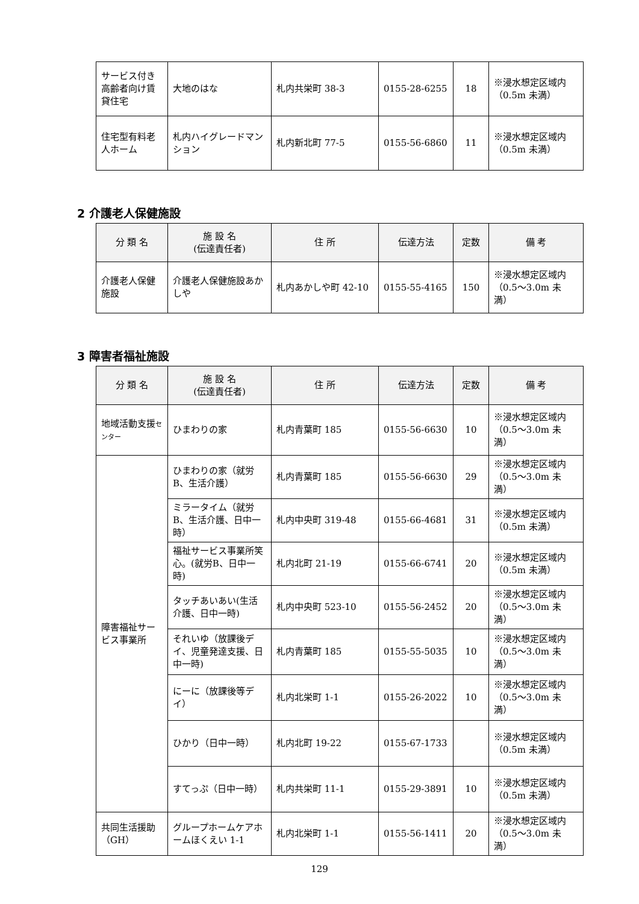| サービス付き高齢者向け賃貸住宅 | 大地のはな | 札内共栄町 38-3 | 0155-28-6255 | 18 | ※浸水想定区域内（0.5m 未満） |
| 住宅型有料老人ホーム | 札内ハイグレードマンション | 札内新北町 77-5 | 0155-56-6860 | 11 | ※浸水想定区域内（0.5m 未満） |
2 介護老人保健施設
| 分 類 名 | 施 設 名 (伝達責任者) | 住 所 | 伝達方法 | 定数 | 備 考 |
| --- | --- | --- | --- | --- | --- |
| 介護老人保健施設 | 介護老人保健施設あかしや | 札内あかしや町 42-10 | 0155-55-4165 | 150 | ※浸水想定区域内（0.5～3.0m 未満） |
3 障害者福祉施設
| 分 類 名 | 施 設 名 (伝達責任者) | 住 所 | 伝達方法 | 定数 | 備 考 |
| --- | --- | --- | --- | --- | --- |
| 地域活動支援 センター | ひまわりの家 | 札内青葉町 185 | 0155-56-6630 | 10 | ※浸水想定区域内（0.5～3.0m 未満） |
| 障害福祉サービス事業所 | ひまわりの家（就労B、生活介護） | 札内青葉町 185 | 0155-56-6630 | 29 | ※浸水想定区域内（0.5～3.0m 未満） |
| | ミラータイム（就労B、生活介護、日中一時） | 札内中央町 319-48 | 0155-66-4681 | 31 | ※浸水想定区域内（0.5m 未満） |
| | 福祉サービス事業所笑心。(就労B、日中一時) | 札内北町 21-19 | 0155-66-6741 | 20 | ※浸水想定区域内（0.5m 未満） |
| | タッチあいあい(生活介護、日中一時) | 札内中央町 523-10 | 0155-56-2452 | 20 | ※浸水想定区域内（0.5～3.0m 未満） |
| | それいゆ（放課後デイ、児童発達支援、日中一時) | 札内青葉町 185 | 0155-55-5035 | 10 | ※浸水想定区域内（0.5～3.0m 未満） |
| | にーに（放課後等デイ） | 札内北栄町 1-1 | 0155-26-2022 | 10 | ※浸水想定区域内（0.5～3.0m 未満） |
| | ひかり（日中一時） | 札内北町 19-22 | 0155-67-1733 | | ※浸水想定区域内（0.5m 未満） |
| | すてっぷ（日中一時） | 札内共栄町 11-1 | 0155-29-3891 | 10 | ※浸水想定区域内（0.5m 未満） |
| 共同生活援助（GH） | グループホームケアホームほくえい 1-1 | 札内北栄町 1-1 | 0155-56-1411 | 20 | ※浸水想定区域内（0.5～3.0m 未満） |
129